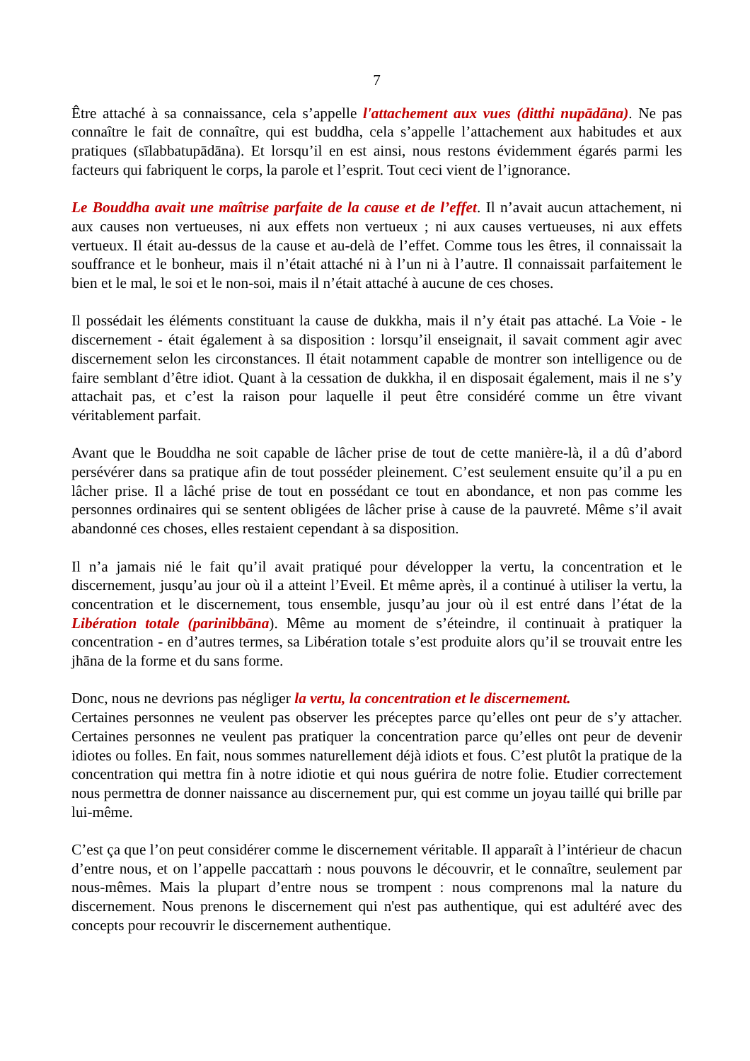7
Être attaché à sa connaissance, cela s’appelle l'attachement aux vues (ditthi nupādāna). Ne pas connaître le fait de connaître, qui est buddha, cela s’appelle l’attachement aux habitudes et aux pratiques (sīlabbatupādāna). Et lorsqu’il en est ainsi, nous restons évidemment égarés parmi les facteurs qui fabriquent le corps, la parole et l’esprit. Tout ceci vient de l’ignorance.
Le Bouddha avait une maîtrise parfaite de la cause et de l’effet. Il n’avait aucun attachement, ni aux causes non vertueuses, ni aux effets non vertueux ; ni aux causes vertueuses, ni aux effets vertueux. Il était au-dessus de la cause et au-delà de l’effet. Comme tous les êtres, il connaissait la souffrance et le bonheur, mais il n’était attaché ni à l’un ni à l’autre. Il connaissait parfaitement le bien et le mal, le soi et le non-soi, mais il n’était attaché à aucune de ces choses.
Il possédait les éléments constituant la cause de dukkha, mais il n’y était pas attaché. La Voie - le discernement - était également à sa disposition : lorsqu’il enseignait, il savait comment agir avec discernement selon les circonstances. Il était notamment capable de montrer son intelligence ou de faire semblant d’être idiot. Quant à la cessation de dukkha, il en disposait également, mais il ne s’y attachait pas, et c’est la raison pour laquelle il peut être considéré comme un être vivant véritablement parfait.
Avant que le Bouddha ne soit capable de lâcher prise de tout de cette manière-là, il a dû d’abord persévérer dans sa pratique afin de tout posséder pleinement. C’est seulement ensuite qu’il a pu en lâcher prise. Il a lâché prise de tout en possédant ce tout en abondance, et non pas comme les personnes ordinaires qui se sentent obligées de lâcher prise à cause de la pauvreté. Même s’il avait abandonné ces choses, elles restaient cependant à sa disposition.
Il n’a jamais nié le fait qu’il avait pratiqué pour développer la vertu, la concentration et le discernement, jusqu’au jour où il a atteint l’Eveil. Et même après, il a continué à utiliser la vertu, la concentration et le discernement, tous ensemble, jusqu’au jour où il est entré dans l’état de la Libération totale (parinibbāna). Même au moment de s’éteindre, il continuait à pratiquer la concentration - en d’autres termes, sa Libération totale s’est produite alors qu’il se trouvait entre les jhāna de la forme et du sans forme.
Donc, nous ne devrions pas négliger la vertu, la concentration et le discernement.
Certaines personnes ne veulent pas observer les préceptes parce qu’elles ont peur de s’y attacher. Certaines personnes ne veulent pas pratiquer la concentration parce qu’elles ont peur de devenir idiotes ou folles. En fait, nous sommes naturellement déjà idiots et fous. C’est plutôt la pratique de la concentration qui mettra fin à notre idiotie et qui nous guérira de notre folie. Etudier correctement nous permettra de donner naissance au discernement pur, qui est comme un joyau taillé qui brille par lui-même.
C’est ça que l’on peut considérer comme le discernement véritable. Il apparaît à l’intérieur de chacun d’entre nous, et on l’appelle paccattaṁ : nous pouvons le découvrir, et le connaître, seulement par nous-mêmes. Mais la plupart d’entre nous se trompent : nous comprenons mal la nature du discernement. Nous prenons le discernement qui n'est pas authentique, qui est adultéré avec des concepts pour recouvrir le discernement authentique.